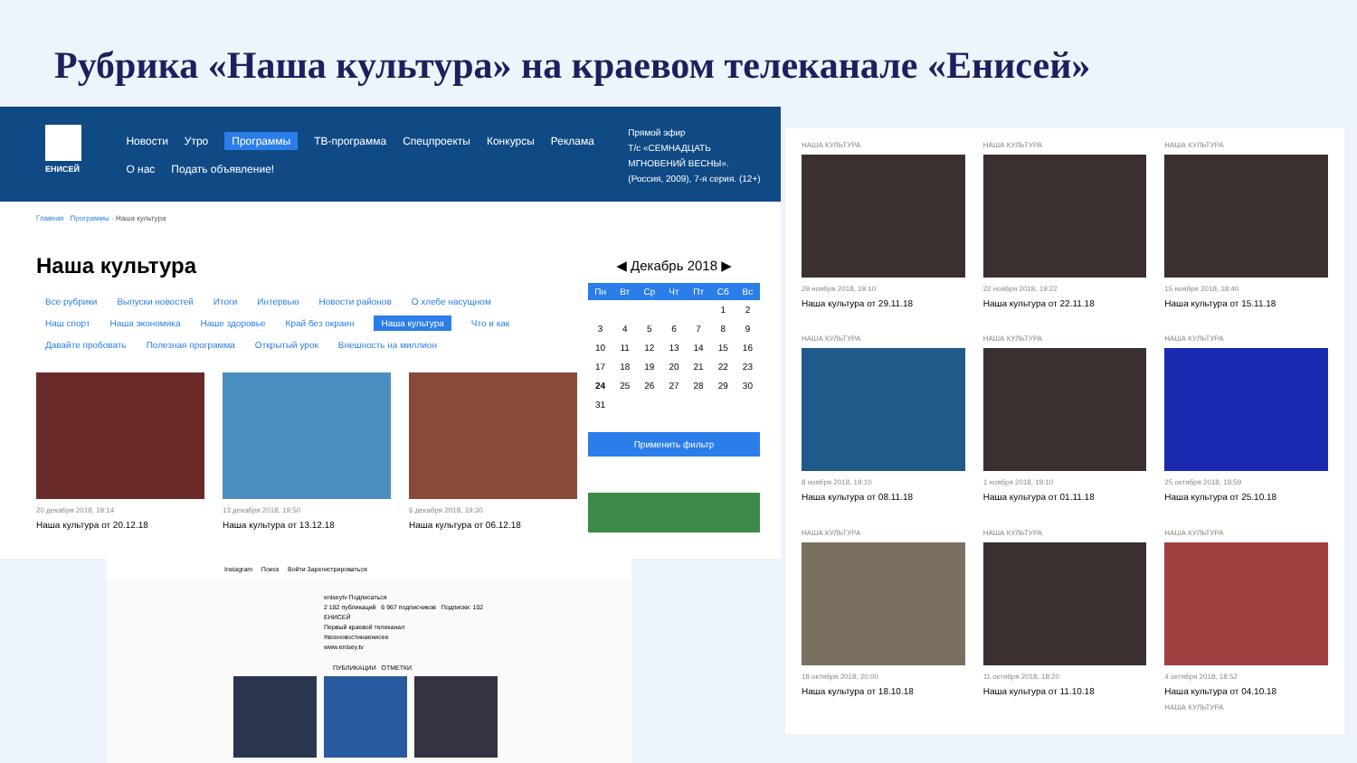Рубрика «Наша культура» на краевом телеканале «Енисей»
ЕНИСЕЙ
Новости Утро Программы ТВ-программа Спецпроекты Конкурсы Реклама
О нас Подать объявление!
Прямой эфир
Т/с «СЕМНАДЦАТЬ МГНОВЕНИЙ ВЕСНЫ». (Россия, 2009), 7-я серия. (12+)
Главная · Программы · Наша культура
Наша культура
Все рубрики Выпуски новостей Итоги Интервью Новости районов О хлебе насущном
Наш спорт Наша экономика Наше здоровье Край без окраин Наша культура Что и как
Давайте пробовать Полезная программа Открытый урок Внешность на миллион
20 декабря 2018, 19:14
Наша культура от 20.12.18
13 декабря 2018, 19:50
Наша культура от 13.12.18
6 декабря 2018, 19:30
Наша культура от 06.12.18
◀ Декабрь 2018 ▶
| Пн | Вт | Ср | Чт | Пт | Сб | Вс |
| --- | --- | --- | --- | --- | --- | --- |
| | | | | | 1 | 2 |
| 3 | 4 | 5 | 6 | 7 | 8 | 9 |
| 10 | 11 | 12 | 13 | 14 | 15 | 16 |
| 17 | 18 | 19 | 20 | 21 | 22 | 23 |
| 24 | 25 | 26 | 27 | 28 | 29 | 30 |
| 31 | | | | | | |
Применить фильтр
НАША КУЛЬТУРА
29 ноября 2018, 19:10
Наша культура от 29.11.18
НАША КУЛЬТУРА
22 ноября 2018, 19:22
Наша культура от 22.11.18
НАША КУЛЬТУРА
15 ноября 2018, 18:40
Наша культура от 15.11.18
НАША КУЛЬТУРА
8 ноября 2018, 19:10
Наша культура от 08.11.18
НАША КУЛЬТУРА
1 ноября 2018, 19:10
Наша культура от 01.11.18
НАША КУЛЬТУРА
25 октября 2018, 18:59
Наша культура от 25.10.18
НАША КУЛЬТУРА
18 октября 2018, 20:00
Наша культура от 18.10.18
НАША КУЛЬТУРА
11 октября 2018, 18:20
Наша культура от 11.10.18
НАША КУЛЬТУРА
4 октября 2018, 18:52
Наша культура от 04.10.18
НАША КУЛЬТУРА
Instagram Поиск Войти Зарегистрироваться
eniseytv Подписаться
2 182 публикаций 6 967 подписчиков Подписки: 102
ЕНИСЕЙ
Первый краевой телеканал
#всеновостинаенисее
www.enisey.tv
ПУБЛИКАЦИИ ОТМЕТКИ